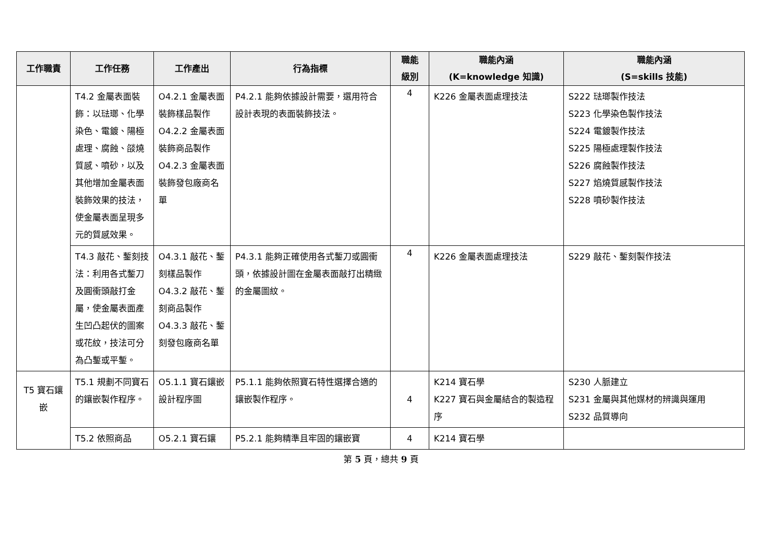| 工作職責 | 工作任務 | 工作產出 | 行為指標 | 職能 級別 | 職能內涵 (K=knowledge 知識) | 職能內涵 (S=skills 技能) |
| --- | --- | --- | --- | --- | --- | --- |
| | T4.2 金屬表面裝飾：以琺瑯、化學染色、電鍍、陽極處理、腐蝕、燄燒質感、噴砂，以及其他增加金屬表面裝飾效果的技法，使金屬表面呈現多元的質感效果。 | O4.2.1 金屬表面裝飾樣品製作 O4.2.2 金屬表面裝飾商品製作 O4.2.3 金屬表面裝飾發包廠商名單 | P4.2.1 能夠依據設計需要，選用符合設計表現的表面裝飾技法。 | 4 | K226 金屬表面處理技法 | S222 琺瑯製作技法 S223 化學染色製作技法 S224 電鍍製作技法 S225 陽極處理製作技法 S226 腐蝕製作技法 S227 焰燒質感製作技法 S228 噴砂製作技法 |
| | T4.3 敲花、鏨刻技法：利用各式鏨刀及圓衝頭敲打金屬，使金屬表面產生凹凸起伏的圖案或花紋，技法可分為凸鏨或平鏨。 | O4.3.1 敲花、鏨刻樣品製作 O4.3.2 敲花、鏨刻商品製作 O4.3.3 敲花、鏨刻發包廠商名單 | P4.3.1 能夠正確使用各式鏨刀或圓衝頭，依據設計圖在金屬表面敲打出精緻的金屬圖紋。 | 4 | K226 金屬表面處理技法 | S229 敲花、鏨刻製作技法 |
| T5 寶石鑲嵌 | T5.1 規劃不同寶石的鑲嵌製作程序。 | O5.1.1 寶石鑲嵌設計程序圖 | P5.1.1 能夠依照寶石特性選擇合適的鑲嵌製作程序。 | 4 | K214 寶石學 K227 寶石與金屬結合的製造程序 | S230 人脈建立 S231 金屬與其他媒材的辨識與運用 S232 品質導向 |
| | T5.2 依照商品 | O5.2.1 寶石鑲 | P5.2.1 能夠精準且牢固的鑲嵌寶 | 4 | K214 寶石學 | |
第 5 頁，總共 9 頁